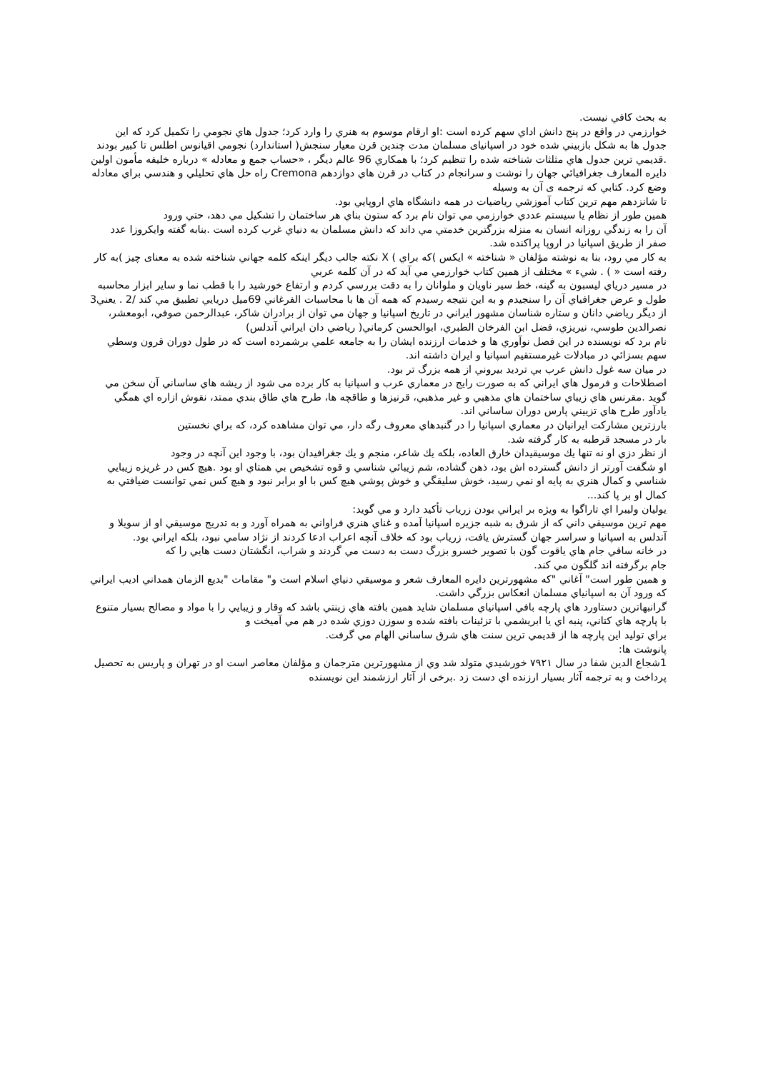به بحث كافي نيست.
خوارزمي در واقع در پنج دانش اداي سهم كرده است :او ارقام موسوم به هنري را وارد كرد؛ جدول هاي نجومي را تكميل كرد كه اين جدول ها به شكل بازبيني شده خود در اسپانیای مسلمان مدت چندين قرن معيار سنجش( استاندارد) نجومي اقيانوس اطلس تا كبير بودند .قديمي ترين جدول هاي مثلثات شناخته شده را تنظيم كرد؛ با همكاري 96 عالم ديگر ، «حساب جمع و معادله » درباره خليفه مأمون اولين دايره المعارف جغرافيائي جهان را نوشت و سرانجام در كتاب در قرن هاي دوازدهم Cremona راه حل هاي تحليلي و هندسي براي معادله وضع كرد. كتابي كه ترجمه ی آن به وسيله
تا شانزدهم مهم ترين كتاب آموزشي رياضيات در همه دانشگاه هاي اروپايي بود.
همين طور از نظام يا سيستم عددي خوارزمي مي توان نام برد كه ستون بناي هر ساختمان را تشكيل مي دهد، حتي ورود
آن را به زندگي روزانه انسان به منزله بزرگترين خدمتي مي داند كه دانش مسلمان به دنياي غرب كرده است .بنابه گفته وايكروزا عدد صفر از طريق اسپانيا در اروپا پراكنده شد.
به كار مي رود، بنا به نوشته مؤلفان « شناخته » ايكس )كه براي ) X نكته جالب ديگر اينكه كلمه جهاني شناخته شده به معنای چيز )به كار رفته است « ) . شيء » مختلف از همين كتاب خوارزمي مي آيد كه در آن كلمه عربي
در مسير درياي ليسبون به گينه، خط سير ناويان و ملوانان را به دقت بررسي كردم و ارتفاع خورشيد را با قطب نما و ساير ابزار محاسبه طول و عرض جغرافياي آن را سنجيدم و به اين نتيجه رسيدم كه همه آن ها با محاسبات الفرغاني 69ميل دريايي تطبيق مي كند /2 . يعني3
از ديگر رياضي دانان و ستاره شناسان مشهور ايراني در تاريخ اسپانيا و جهان مي توان از برادران شاكر، عبدالرحمن صوفي، ابومعشر، نصرالدين طوسي، نيريزي، فضل ابن الفرخان الطبري، ابوالحسن كرماني( رياضي دان ايراني آندلس)
نام برد كه نويسنده در اين فصل نوآوري ها و خدمات ارزنده ايشان را به جامعه علمي برشمرده است كه در طول دوران قرون وسطي سهم بسزائي در مبادلات غيرمستقيم اسپانيا و ايران داشته اند.
در ميان سه غول دانش عرب بي ترديد بيروني از همه بزرگ تر بود.
اصطلاحات و فرمول هاي ايراني كه به صورت رايج در معماري عرب و اسپانيا به كار برده می شود از ريشه هاي ساساني آن سخن مي گويد .مقرنس هاي زيباي ساختمان هاي مذهبي و غير مذهبي، قرنيزها و طاقچه ها، طرح هاي طاق بندي ممتد، نقوش ازاره اي همگي يادآور طرح هاي تزييني پارس دوران ساساني اند.
بارزترين مشاركت ايرانيان در معماري اسپانيا را در گنبدهاي معروف رگه دار، مي توان مشاهده كرد، كه براي نخستين
بار در مسجد قرطبه به كار گرفته شد.
از نظر دزي او نه تنها يك موسيقيدان خارق العاده، بلكه يك شاعر، منجم و يك جغرافيدان بود، با وجود اين آنچه در وجود
او شگفت آورتر از دانش گسترده اش بود، ذهن گشاده، شم زيبائي شناسي و قوه تشخيص بي همتاي او بود .هيچ كس در غريزه زيبايي شناسي و كمال هنري به پايه او نمي رسيد، خوش سليقگي و خوش پوشي هيچ كس با او برابر نبود و هيچ كس نمي توانست ضيافتي به كمال او بر پا كند...
يوليان وليبرا اي تاراگوا به ويژه بر ايراني بودن زرياب تأكيد دارد و مي گويد:
مهم ترين موسيقي داني كه از شرق به شبه جزيره اسپانيا آمده و غناي هنري فراواني به همراه آورد و به تدريج موسيقي او از سويلا و آندلس به اسپانيا و سراسر جهان گسترش يافت، زرياب بود كه خلاف آنچه اعراب ادعا كردند از نژاد سامي نبود، بلكه ايراني بود.
در خانه ساقي جام هاي ياقوت گون با تصوير خسرو بزرگ دست به دست مي گردند و شراب، انگشتان دست هايي را كه
جام برگرفته اند گلگون مي كند.
و همين طور است" آغاني "كه مشهورترين دايره المعارف شعر و موسيقي دنياي اسلام است و" مقامات "بديع الزمان همداني اديب ايراني كه ورود آن به اسپانياي مسلمان انعكاس بزرگي داشت.
گرانبهاترين دستاورد هاي پارچه بافي اسپانياي مسلمان شايد همين بافته هاي زينتي باشد كه وقار و زيبايي را با مواد و مصالح بسيار متنوع با پارچه هاي كتاني، پنبه اي يا ابريشمي با تزئينات بافته شده و سوزن دوزي شده در هم مي آميخت و
براي توليد اين پارچه ها از قديمي ترين سنت هاي شرق ساساني الهام مي گرفت.
پانوشت ها:
1شجاع الدين شفا در سال ٧٩٢١ خورشيدي متولد شد وي از مشهورترين مترجمان و مؤلفان معاصر است او در تهران و پاريس به تحصيل پرداخت و به ترجمه آثار بسيار ارزنده اي دست زد .برخی از آثار ارزشمند اين نويسنده